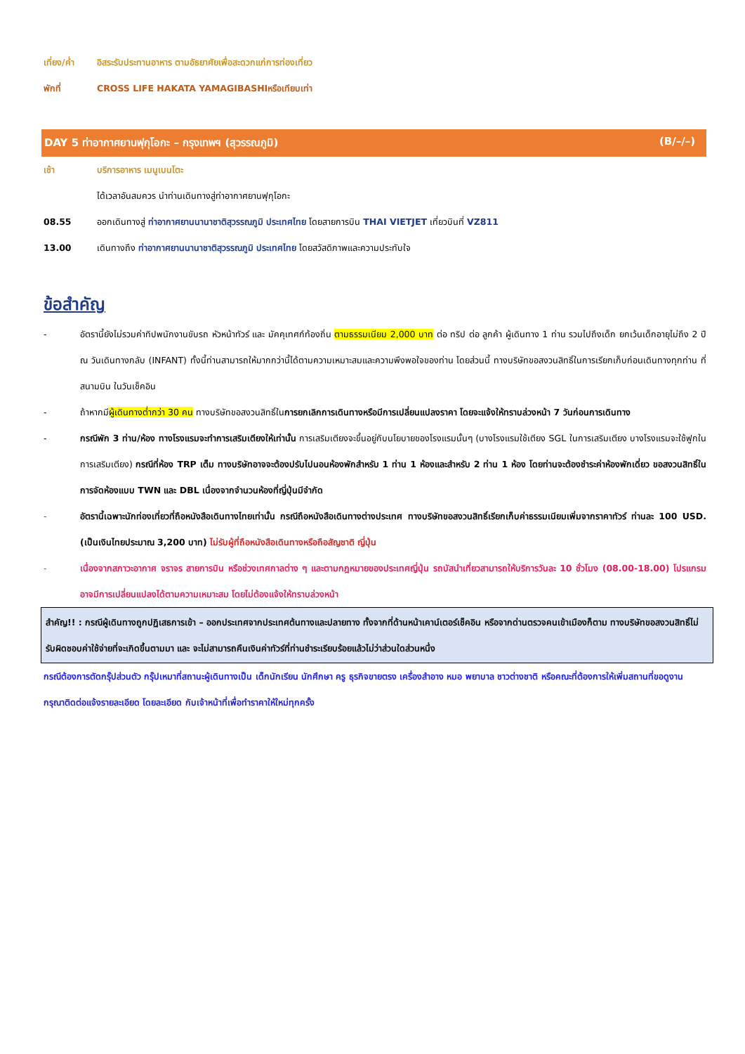เที่ยง/ค่ำ อิสระรับประทานอาหาร ตามอัธยาศัยเพื่อสะดวกแก่การท่องเที่ยว
พักที่ CROSS LIFE HAKATA YAMAGIBASHIหรือเทียบเท่า
DAY 5 ท่าอากาศยานฟุกุโอกะ – กรุงเทพฯ (สุวรรณภูมิ) (B/–/–)
เช้า บริการอาหาร เมนูเบนโตะ
ได้เวลาอันสมควร นำท่านเดินทางสู่ท่าอากาศยานฟุกุโอกะ
08.55 ออกเดินทางสู่ ท่าอากาศยานนานาชาติสุวรรณภูมิ ประเทศไทย โดยสายการบิน THAI VIETJET เที่ยวบินที่ VZ811
13.00 เดินทางถึง ท่าอากาศยานนานาชาติสุวรรณภูมิ ประเทศไทย โดยสวัสดิภาพและความประทับใจ
ข้อสำคัญ
- อัตรานี้ยังไม่รวมค่าทิปพนักงานขับรถ หัวหน้าทัวร์ และ มัคคุเทศก์ท้องถิ่น ตามธรรมเนียม 2,000 บาท ต่อ ทริป ต่อ ลูกค้า ผู้เดินทาง 1 ท่าน รวมไปถึงเด็ก ยกเว้นเด็กอายุไม่ถึง 2 ปี ณ วันเดินทางกลับ (INFANT) ทั้งนี้ท่านสามารถให้มากกว่านี้ได้ตามความเหมาะสมและความพึงพอใจของท่าน โดยส่วนนี้ ทางบริษัทขอสงวนสิทธิ์ในการเรียกเก็บก่อนเดินทางทุกท่าน ที่สนามบิน ในวันเช็คอิน
- ถ้าหากมีผู้เดินทางต่ำกว่า 30 คน ทางบริษัทขอสงวนสิทธิ์ในการยกเลิกการเดินทางหรือมีการเปลี่ยนแปลงราคา โดยจะแจ้งให้ทราบล่วงหน้า 7 วันก่อนการเดินทาง
- กรณีพัก 3 ท่าน/ห้อง ทางโรงแรมจะทำการเสริมเตียงให้เท่านั้น การเสริมเตียงจะขึ้นอยู่กับนโยบายของโรงแรมนั้นๆ (บางโรงแรมใช้เตียง SGL ในการเสริมเตียง บางโรงแรมจะใช้ฟูกในการเสริมเตียง) กรณีที่ห้อง TRP เต็ม ทางบริษัทอาจจะต้องปรับไปนอนห้องพักสำหรับ 1 ท่าน 1 ห้องและสำหรับ 2 ท่าน 1 ห้อง โดยท่านจะต้องชำระค่าห้องพักเดี่ยว ขอสงวนสิทธิ์ในการจัดห้องแบบ TWN และ DBL เนื่องจากจำนวนห้องที่ญี่ปุ่นมีจำกัด
- อัตรานี้เฉพาะนักท่องเที่ยวที่ถือหนังสือเดินทางไทยเท่านั้น กรณีถือหนังสือเดินทางต่างประเทศ ทางบริษัทขอสงวนสิทธิ์เรียกเก็บค่าธรรมเนียมเพิ่มจากราคาทัวร์ ท่านละ 100 USD. (เป็นเงินไทยประมาณ 3,200 บาท) ไม่รับผู้ที่ถือหนังสือเดินทางหรือถือสัญชาติ ญี่ปุ่น
- เนื่องจากสภาวะอากาศ จราจร สายการบิน หรือช่วงเทศกาลต่าง ๆ และตามกฎหมายของประเทศญี่ปุ่น รถบัสนำเที่ยวสามารถให้บริการวันละ 10 ชั่วโมง (08.00-18.00) โปรแกรมอาจมีการเปลี่ยนแปลงได้ตามความเหมาะสม โดยไม่ต้องแจ้งให้ทราบล่วงหน้า
สำคัญ!! : กรณีผู้เดินทางถูกปฏิเสธการเข้า – ออกประเทศจากประเทศต้นทางและปลายทาง ทั้งจากที่ด้านหน้าเคาน์เตอร์เช็คอิน หรือจากด่านตรวจคนเข้าเมืองก็ตาม ทางบริษัทขอสงวนสิทธิ์ไม่รับผิดชอบค่าใช้จ่ายที่จะเกิดขึ้นตามมา และ จะไม่สามารถคืนเงินค่าทัวร์ที่ท่านชำระเรียบร้อยแล้วไม่ว่าส่วนใดส่วนหนึ่ง
กรณีต้องการตัดกรุ๊ปส่วนตัว กรุ๊ปเหมาที่สถานะผู้เดินทางเป็น เด็กนักเรียน นักศึกษา ครู ธุรกิจขายตรง เครื่องสำอาง หมอ พยาบาล ชาวต่างชาติ หรือคณะที่ต้องการให้เพิ่มสถานที่ขอดูงาน กรุณาติดต่อแจ้งรายละเอียด โดยละเอียด กับเจ้าหน้าที่เพื่อทำราคาให้ใหม่ทุกครั้ง